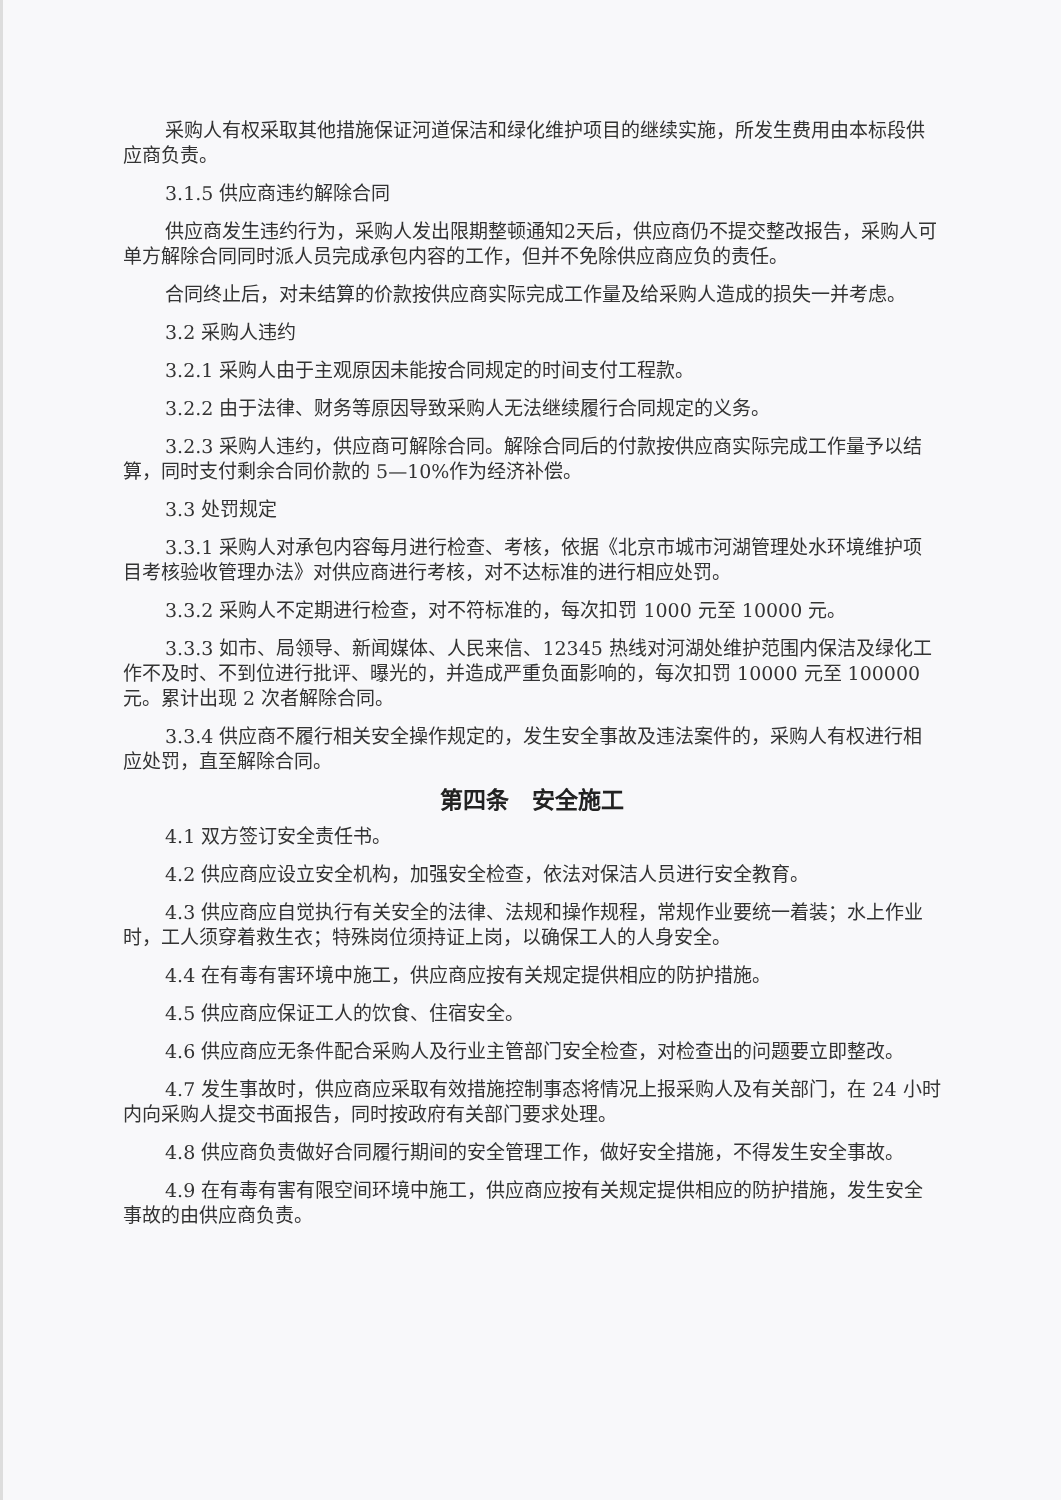采购人有权采取其他措施保证河道保洁和绿化维护项目的继续实施，所发生费用由本标段供应商负责。
3.1.5 供应商违约解除合同
供应商发生违约行为，采购人发出限期整顿通知2天后，供应商仍不提交整改报告，采购人可单方解除合同同时派人员完成承包内容的工作，但并不免除供应商应负的责任。
合同终止后，对未结算的价款按供应商实际完成工作量及给采购人造成的损失一并考虑。
3.2 采购人违约
3.2.1 采购人由于主观原因未能按合同规定的时间支付工程款。
3.2.2 由于法律、财务等原因导致采购人无法继续履行合同规定的义务。
3.2.3 采购人违约，供应商可解除合同。解除合同后的付款按供应商实际完成工作量予以结算，同时支付剩余合同价款的 5—10%作为经济补偿。
3.3 处罚规定
3.3.1 采购人对承包内容每月进行检查、考核，依据《北京市城市河湖管理处水环境维护项目考核验收管理办法》对供应商进行考核，对不达标准的进行相应处罚。
3.3.2 采购人不定期进行检查，对不符标准的，每次扣罚 1000 元至 10000 元。
3.3.3 如市、局领导、新闻媒体、人民来信、12345 热线对河湖处维护范围内保洁及绿化工作不及时、不到位进行批评、曝光的，并造成严重负面影响的，每次扣罚 10000 元至 100000 元。累计出现 2 次者解除合同。
3.3.4 供应商不履行相关安全操作规定的，发生安全事故及违法案件的，采购人有权进行相应处罚，直至解除合同。
第四条　安全施工
4.1 双方签订安全责任书。
4.2 供应商应设立安全机构，加强安全检查，依法对保洁人员进行安全教育。
4.3 供应商应自觉执行有关安全的法律、法规和操作规程，常规作业要统一着装；水上作业时，工人须穿着救生衣；特殊岗位须持证上岗，以确保工人的人身安全。
4.4 在有毒有害环境中施工，供应商应按有关规定提供相应的防护措施。
4.5 供应商应保证工人的饮食、住宿安全。
4.6 供应商应无条件配合采购人及行业主管部门安全检查，对检查出的问题要立即整改。
4.7 发生事故时，供应商应采取有效措施控制事态将情况上报采购人及有关部门，在 24 小时内向采购人提交书面报告，同时按政府有关部门要求处理。
4.8 供应商负责做好合同履行期间的安全管理工作，做好安全措施，不得发生安全事故。
4.9 在有毒有害有限空间环境中施工，供应商应按有关规定提供相应的防护措施，发生安全事故的由供应商负责。